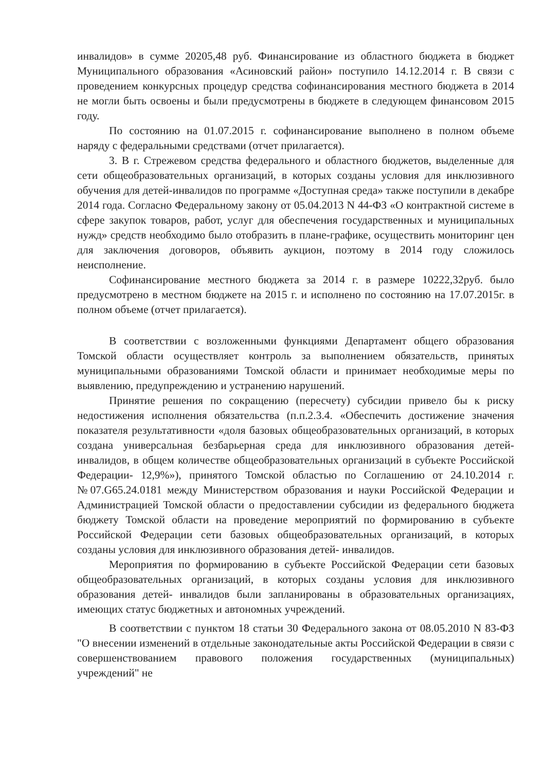инвалидов» в сумме 20205,48 руб. Финансирование из областного бюджета в бюджет Муниципального образования «Асиновский район» поступило 14.12.2014 г. В связи с проведением конкурсных процедур средства софинансирования местного бюджета в 2014 не могли быть освоены и были предусмотрены в бюджете в следующем финансовом 2015 году.
По состоянию на 01.07.2015 г. софинансирование выполнено в полном объеме наряду с федеральными средствами (отчет прилагается).
3. В г. Стрежевом средства федерального и областного бюджетов, выделенные для сети общеобразовательных организаций, в которых созданы условия для инклюзивного обучения для детей-инвалидов по программе «Доступная среда» также поступили в декабре 2014 года. Согласно Федеральному закону от 05.04.2013 N 44-ФЗ «О контрактной системе в сфере закупок товаров, работ, услуг для обеспечения государственных и муниципальных нужд» средств необходимо было отобразить в плане-графике, осуществить мониторинг цен для заключения договоров, объявить аукцион, поэтому в 2014 году сложилось неисполнение.
Софинансирование местного бюджета за 2014 г. в размере 10222,32руб. было предусмотрено в местном бюджете на 2015 г. и исполнено по состоянию на 17.07.2015г. в полном объеме (отчет прилагается).
В соответствии с возложенными функциями Департамент общего образования Томской области осуществляет контроль за выполнением обязательств, принятых муниципальными образованиями Томской области и принимает необходимые меры по выявлению, предупреждению и устранению нарушений.
Принятие решения по сокращению (пересчету) субсидии привело бы к риску недостижения исполнения обязательства (п.п.2.3.4. «Обеспечить достижение значения показателя результативности «доля базовых общеобразовательных организаций, в которых создана универсальная безбарьерная среда для инклюзивного образования детей- инвалидов, в общем количестве общеобразовательных организаций в субъекте Российской Федерации- 12,9%»), принятого Томской областью по Соглашению от 24.10.2014 г. №07.G65.24.0181 между Министерством образования и науки Российской Федерации и Администрацией Томской области о предоставлении субсидии из федерального бюджета бюджету Томской области на проведение мероприятий по формированию в субъекте Российской Федерации сети базовых общеобразовательных организаций, в которых созданы условия для инклюзивного образования детей- инвалидов.
Мероприятия по формированию в субъекте Российской Федерации сети базовых общеобразовательных организаций, в которых созданы условия для инклюзивного образования детей- инвалидов были запланированы в образовательных организациях, имеющих статус бюджетных и автономных учреждений.
В соответствии с пунктом 18 статьи 30 Федерального закона от 08.05.2010 N 83-ФЗ "О внесении изменений в отдельные законодательные акты Российской Федерации в связи с совершенствованием правового положения государственных (муниципальных) учреждений" не